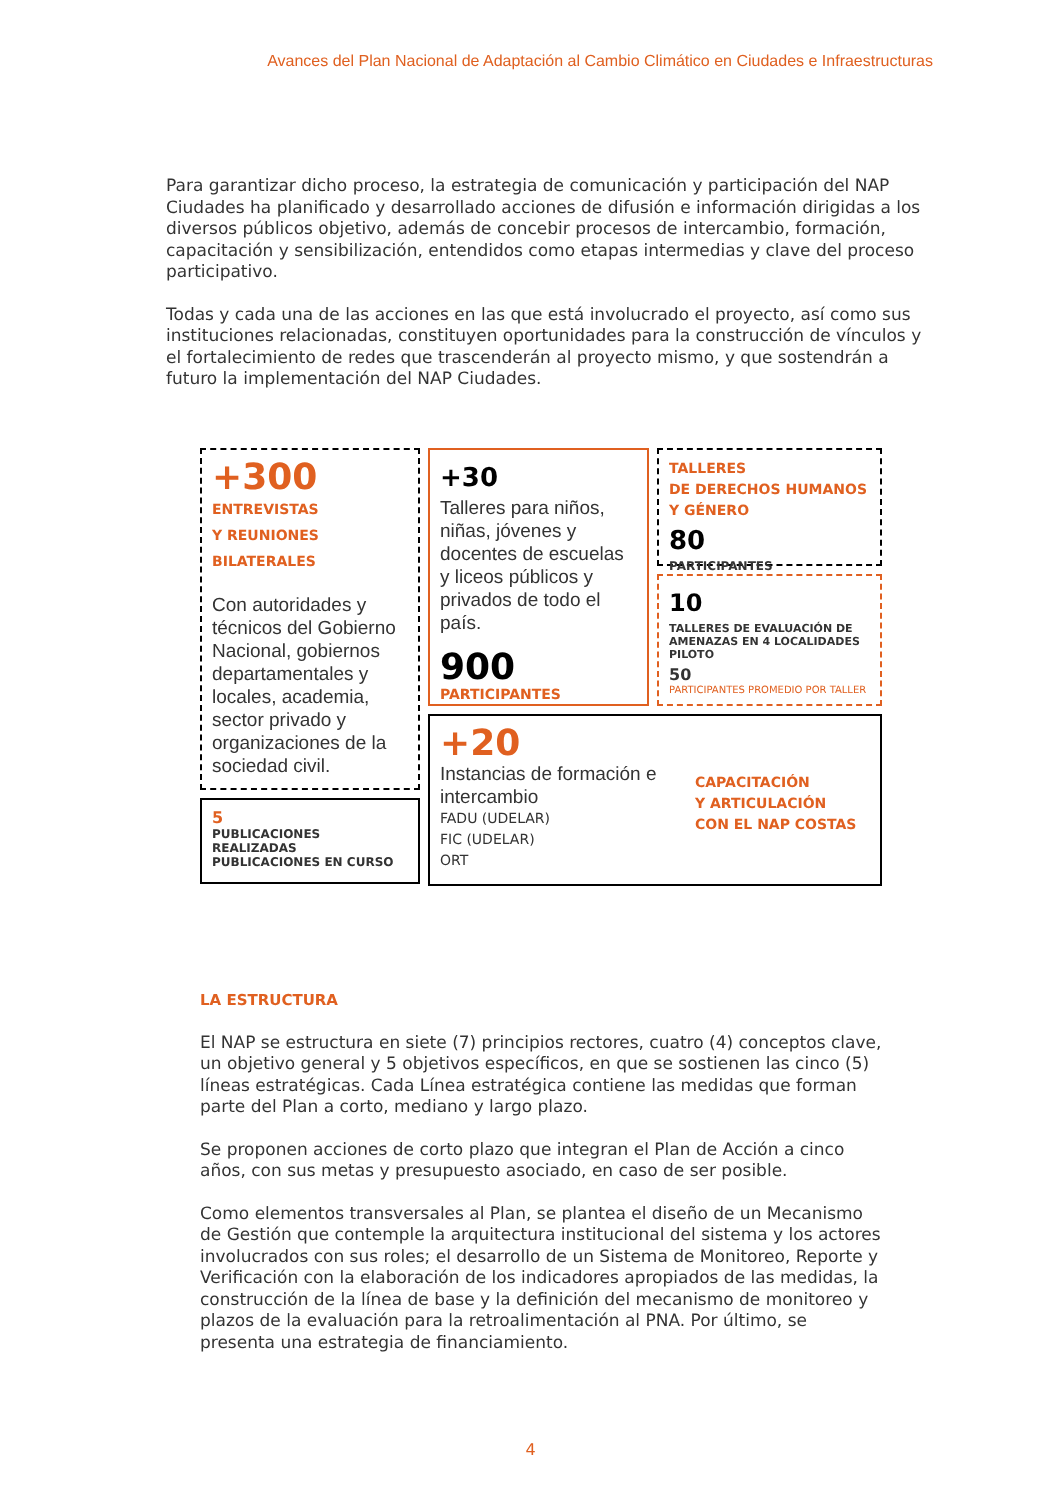Avances del Plan Nacional de Adaptación al Cambio Climático en Ciudades e Infraestructuras
Para garantizar dicho proceso, la estrategia de comunicación y participación del NAP Ciudades ha planificado y desarrollado acciones de difusión e información dirigidas a los diversos públicos objetivo, además de concebir procesos de intercambio, formación, capacitación y sensibilización, entendidos como etapas intermedias y clave del proceso participativo.
Todas y cada una de las acciones en las que está involucrado el proyecto, así como sus instituciones relacionadas, constituyen oportunidades para la construcción de vínculos y el fortalecimiento de redes que trascenderán al proyecto mismo, y que sostendrán a futuro la implementación del NAP Ciudades.
+300
ENTREVISTAS
Y REUNIONES
BILATERALES
Con autoridades y técnicos del Gobierno Nacional, gobiernos departamentales y locales, academia, sector privado y organizaciones de la sociedad civil.
5
PUBLICACIONES REALIZADAS
PUBLICACIONES EN CURSO
+30
Talleres para niños, niñas, jóvenes y docentes de escuelas y liceos públicos y privados de todo el país.
900
PARTICIPANTES
TALLERES
DE DERECHOS HUMANOS
Y GÉNERO
80
PARTICIPANTES
10
TALLERES DE EVALUACIÓN DE AMENAZAS EN 4 LOCALIDADES PILOTO
50
PARTICIPANTES PROMEDIO POR TALLER
+20
Instancias de formación e intercambio
FADU (UDELAR)
FIC (UDELAR)
ORT
CAPACITACIÓN
Y ARTICULACIÓN
CON EL NAP COSTAS
LA ESTRUCTURA
El NAP se estructura en siete (7) principios rectores, cuatro (4) conceptos clave, un objetivo general y 5 objetivos específicos, en que se sostienen las cinco (5) líneas estratégicas. Cada Línea estratégica contiene las medidas que forman parte del Plan a corto, mediano y largo plazo.
Se proponen acciones de corto plazo que integran el Plan de Acción a cinco años, con sus metas y presupuesto asociado, en caso de ser posible.
Como elementos transversales al Plan, se plantea el diseño de un Mecanismo de Gestión que contemple la arquitectura institucional del sistema y los actores involucrados con sus roles; el desarrollo de un Sistema de Monitoreo, Reporte y Verificación con la elaboración de los indicadores apropiados de las medidas, la construcción de la línea de base y la definición del mecanismo de monitoreo y plazos de la evaluación para la retroalimentación al PNA. Por último, se presenta una estrategia de financiamiento.
4